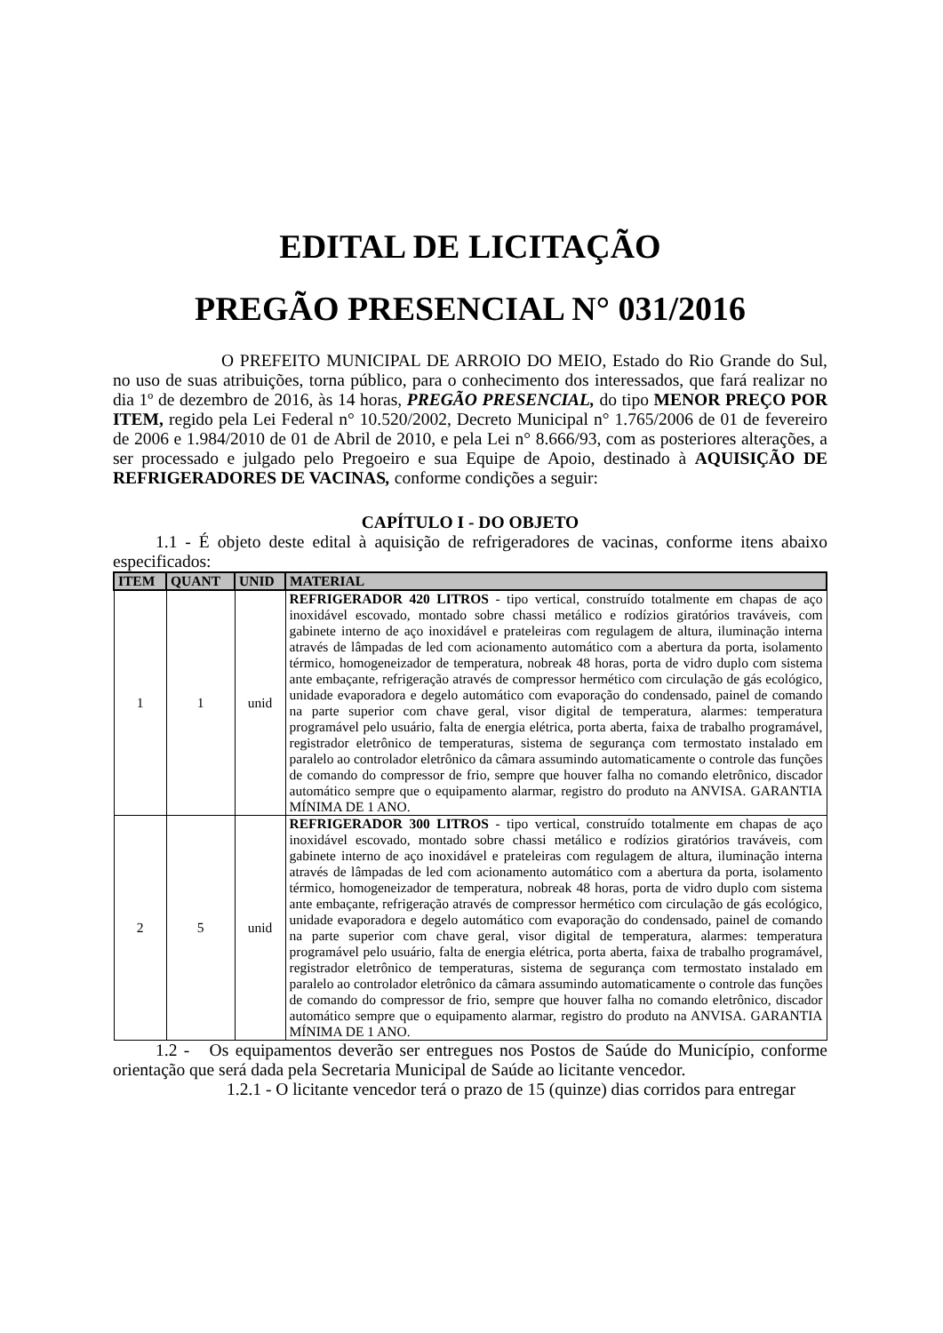EDITAL DE LICITAÇÃO
PREGÃO PRESENCIAL N° 031/2016
O PREFEITO MUNICIPAL DE ARROIO DO MEIO, Estado do Rio Grande do Sul, no uso de suas atribuições, torna público, para o conhecimento dos interessados, que fará realizar no dia 1º de dezembro de 2016, às 14 horas, PREGÃO PRESENCIAL, do tipo MENOR PREÇO POR ITEM, regido pela Lei Federal n° 10.520/2002, Decreto Municipal n° 1.765/2006 de 01 de fevereiro de 2006 e 1.984/2010 de 01 de Abril de 2010, e pela Lei n° 8.666/93, com as posteriores alterações, a ser processado e julgado pelo Pregoeiro e sua Equipe de Apoio, destinado à AQUISIÇÃO DE REFRIGERADORES DE VACINAS, conforme condições a seguir:
CAPÍTULO I - DO OBJETO
1.1 - É objeto deste edital à aquisição de refrigeradores de vacinas, conforme itens abaixo especificados:
| ITEM | QUANT | UNID | MATERIAL |
| --- | --- | --- | --- |
| 1 | 1 | unid | REFRIGERADOR 420 LITROS - tipo vertical, construído totalmente em chapas de aço inoxidável escovado, montado sobre chassi metálico e rodízios giratórios traváveis, com gabinete interno de aço inoxidável e prateleiras com regulagem de altura, iluminação interna através de lâmpadas de led com acionamento automático com a abertura da porta, isolamento térmico, homogeneizador de temperatura, nobreak 48 horas, porta de vidro duplo com sistema ante embaçante, refrigeração através de compressor hermético com circulação de gás ecológico, unidade evaporadora e degelo automático com evaporação do condensado, painel de comando na parte superior com chave geral, visor digital de temperatura, alarmes: temperatura programável pelo usuário, falta de energia elétrica, porta aberta, faixa de trabalho programável, registrador eletrônico de temperaturas, sistema de segurança com termostato instalado em paralelo ao controlador eletrônico da câmara assumindo automaticamente o controle das funções de comando do compressor de frio, sempre que houver falha no comando eletrônico, discador automático sempre que o equipamento alarmar, registro do produto na ANVISA. GARANTIA MÍNIMA DE 1 ANO. |
| 2 | 5 | unid | REFRIGERADOR 300 LITROS - tipo vertical, construído totalmente em chapas de aço inoxidável escovado, montado sobre chassi metálico e rodízios giratórios traváveis, com gabinete interno de aço inoxidável e prateleiras com regulagem de altura, iluminação interna através de lâmpadas de led com acionamento automático com a abertura da porta, isolamento térmico, homogeneizador de temperatura, nobreak 48 horas, porta de vidro duplo com sistema ante embaçante, refrigeração através de compressor hermético com circulação de gás ecológico, unidade evaporadora e degelo automático com evaporação do condensado, painel de comando na parte superior com chave geral, visor digital de temperatura, alarmes: temperatura programável pelo usuário, falta de energia elétrica, porta aberta, faixa de trabalho programável, registrador eletrônico de temperaturas, sistema de segurança com termostato instalado em paralelo ao controlador eletrônico da câmara assumindo automaticamente o controle das funções de comando do compressor de frio, sempre que houver falha no comando eletrônico, discador automático sempre que o equipamento alarmar, registro do produto na ANVISA. GARANTIA MÍNIMA DE 1 ANO. |
1.2 - Os equipamentos deverão ser entregues nos Postos de Saúde do Município, conforme orientação que será dada pela Secretaria Municipal de Saúde ao licitante vencedor.
1.2.1 - O licitante vencedor terá o prazo de 15 (quinze) dias corridos para entregar